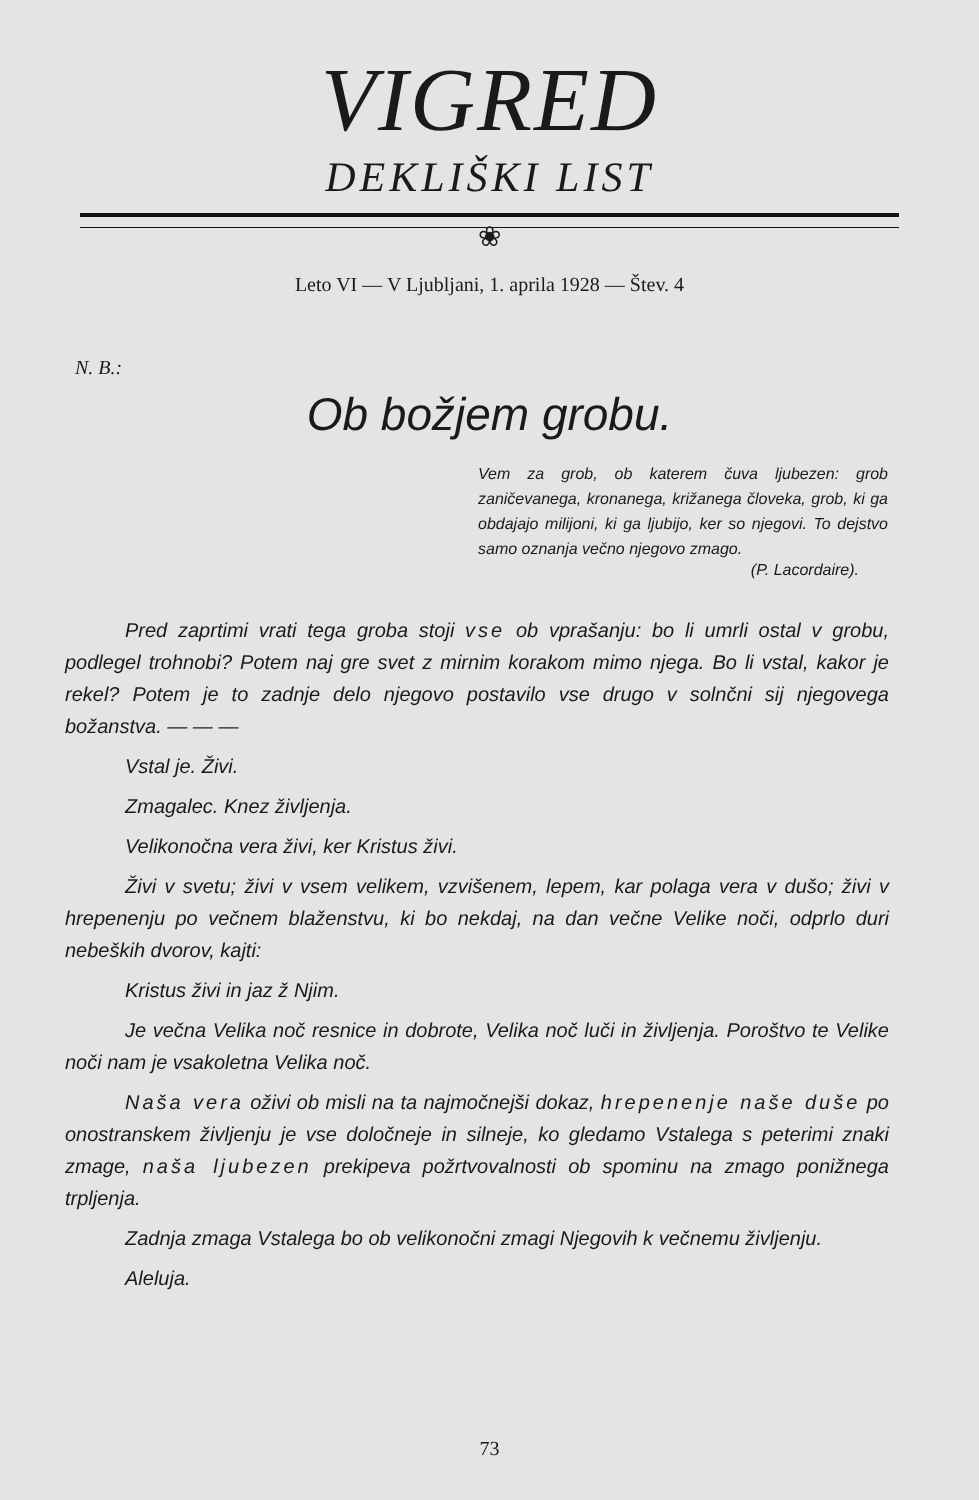VIGRED
DEKLIŠKI LIST
❀
Leto VI — V Ljubljani, 1. aprila 1928 — Štev. 4
N. B.:
Ob božjem grobu.
Vem za grob, ob katerem čuva ljubezen: grob zaničevanega, kronanega, križanega človeka, grob, ki ga obdajajo milijoni, ki ga ljubijo, ker so njegovi. To dejstvo samo oznanja večno njegovo zmago.
(P. Lacordaire).
Pred zaprtimi vrati tega groba stoji vse ob vprašanju: bo li umrli ostal v grobu, podlegel trohnobi? Potem naj gre svet z mirnim korakom mimo njega. Bo li vstal, kakor je rekel? Potem je to zadnje delo njegovo postavilo vse drugo v solnčni sij njegovega božanstva. — — —
Vstal je. Živi.
Zmagalec. Knez življenja.
Velikonočna vera živi, ker Kristus živi.
Živi v svetu; živi v vsem velikem, vzvišenem, lepem, kar polaga vera v dušo; živi v hrepenenju po večnem blaženstvu, ki bo nekdaj, na dan večne Velike noči, odprlo duri nebeških dvorov, kajti:
Kristus živi in jaz ž Njim.
Je večna Velika noč resnice in dobrote, Velika noč luči in življenja. Poroštvo te Velike noči nam je vsakoletna Velika noč.
Naša vera oživi ob misli na ta najmočnejši dokaz, hrepenenje naše duše po onostranskem življenju je vse določneje in silneje, ko gledamo Vstalega s peterimi znaki zmage, naša ljubezen prekipeva požrtvovalnosti ob spominu na zmago ponižnega trpljenja.
Zadnja zmaga Vstalega bo ob velikonočni zmagi Njegovih k večnemu življenju.
Aleluja.
73